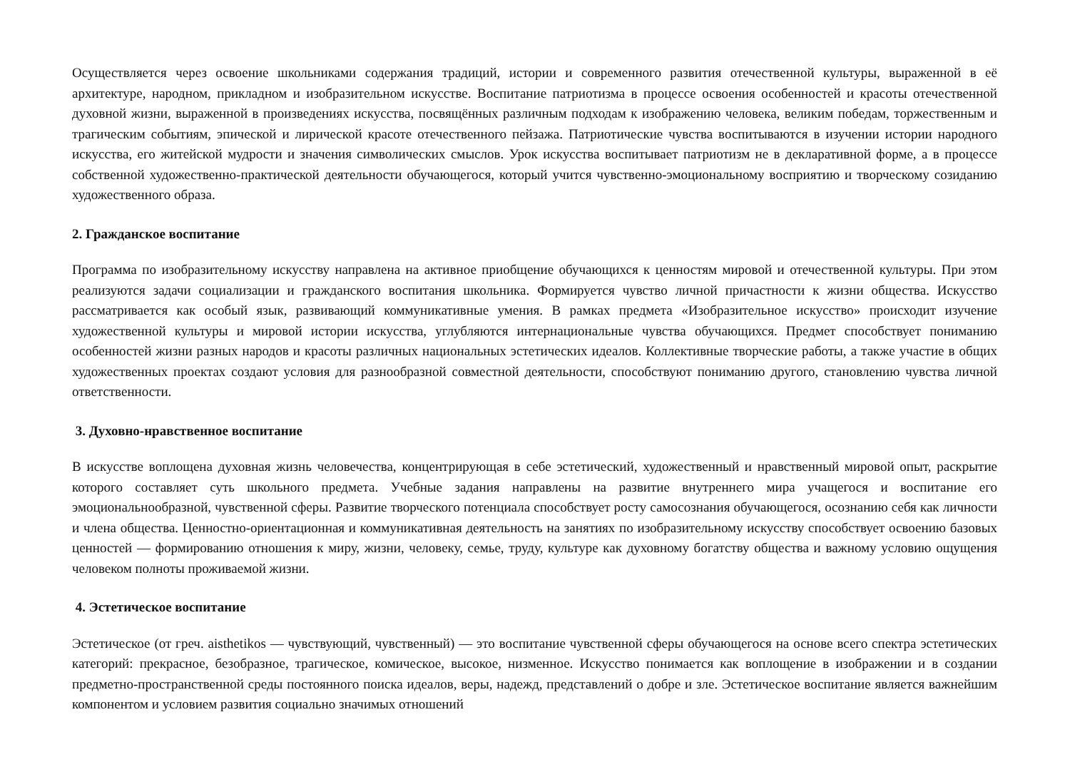Осуществляется через освоение школьниками содержания традиций, истории и современного развития отечественной культуры, выраженной в её архитектуре, народном, прикладном и изобразительном искусстве. Воспитание патриотизма в процессе освоения особенностей и красоты отечественной духовной жизни, выраженной в произведениях искусства, посвящённых различным подходам к изображению человека, великим победам, торжественным и трагическим событиям, эпической и лирической красоте отечественного пейзажа. Патриотические чувства воспитываются в изучении истории народного искусства, его житейской мудрости и значения символических смыслов. Урок искусства воспитывает патриотизм не в декларативной форме, а в процессе собственной художественно-практической деятельности обучающегося, который учится чувственно-эмоциональному восприятию и творческому созиданию художественного образа.
2. Гражданское воспитание
Программа по изобразительному искусству направлена на активное приобщение обучающихся к ценностям мировой и отечественной культуры. При этом реализуются задачи социализации и гражданского воспитания школьника. Формируется чувство личной причастности к жизни общества. Искусство рассматривается как особый язык, развивающий коммуникативные умения. В рамках предмета «Изобразительное искусство» происходит изучение художественной культуры и мировой истории искусства, углубляются интернациональные чувства обучающихся. Предмет способствует пониманию особенностей жизни разных народов и красоты различных национальных эстетических идеалов. Коллективные творческие работы, а также участие в общих художественных проектах создают условия для разнообразной совместной деятельности, способствуют пониманию другого, становлению чувства личной ответственности.
3. Духовно-нравственное воспитание
В искусстве воплощена духовная жизнь человечества, концентрирующая в себе эстетический, художественный и нравственный мировой опыт, раскрытие которого составляет суть школьного предмета. Учебные задания направлены на развитие внутреннего мира учащегося и воспитание его эмоциональнообразной, чувственной сферы. Развитие творческого потенциала способствует росту самосознания обучающегося, осознанию себя как личности и члена общества. Ценностно-ориентационная и коммуникативная деятельность на занятиях по изобразительному искусству способствует освоению базовых ценностей — формированию отношения к миру, жизни, человеку, семье, труду, культуре как духовному богатству общества и важному условию ощущения человеком полноты проживаемой жизни.
4. Эстетическое воспитание
Эстетическое (от греч. aisthetikos — чувствующий, чувственный) — это воспитание чувственной сферы обучающегося на основе всего спектра эстетических категорий: прекрасное, безобразное, трагическое, комическое, высокое, низменное. Искусство понимается как воплощение в изображении и в создании предметно-пространственной среды постоянного поиска идеалов, веры, надежд, представлений о добре и зле. Эстетическое воспитание является важнейшим компонентом и условием развития социально значимых отношений